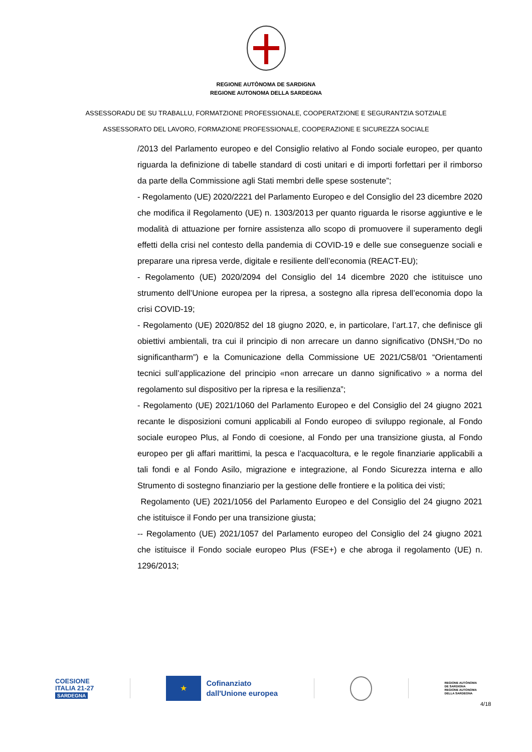REGIONE AUTÒNOMA DE SARDIGNA
REGIONE AUTONOMA DELLA SARDEGNA
ASSESSORADU DE SU TRABALLU, FORMATZIONE PROFESSIONALE, COOPERATZIONE E SEGURANTZIA SOTZIALE
ASSESSORATO DEL LAVORO, FORMAZIONE PROFESSIONALE, COOPERAZIONE E SICUREZZA SOCIALE
/2013 del Parlamento europeo e del Consiglio relativo al Fondo sociale europeo, per quanto riguarda la definizione di tabelle standard di costi unitari e di importi forfettari per il rimborso da parte della Commissione agli Stati membri delle spese sostenute”;
- Regolamento (UE) 2020/2221 del Parlamento Europeo e del Consiglio del 23 dicembre 2020 che modifica il Regolamento (UE) n. 1303/2013 per quanto riguarda le risorse aggiuntive e le modalità di attuazione per fornire assistenza allo scopo di promuovere il superamento degli effetti della crisi nel contesto della pandemia di COVID-19 e delle sue conseguenze sociali e preparare una ripresa verde, digitale e resiliente dell’economia (REACT-EU);
- Regolamento (UE) 2020/2094 del Consiglio del 14 dicembre 2020 che istituisce uno strumento dell’Unione europea per la ripresa, a sostegno alla ripresa dell’economia dopo la crisi COVID-19;
- Regolamento (UE) 2020/852 del 18 giugno 2020, e, in particolare, l’art.17, che definisce gli obiettivi ambientali, tra cui il principio di non arrecare un danno significativo (DNSH,“Do no significantharm”) e la Comunicazione della Commissione UE 2021/C58/01 “Orientamenti tecnici sull’applicazione del principio «non arrecare un danno significativo » a norma del regolamento sul dispositivo per la ripresa e la resilienza”;
- Regolamento (UE) 2021/1060 del Parlamento Europeo e del Consiglio del 24 giugno 2021 recante le disposizioni comuni applicabili al Fondo europeo di sviluppo regionale, al Fondo sociale europeo Plus, al Fondo di coesione, al Fondo per una transizione giusta, al Fondo europeo per gli affari marittimi, la pesca e l’acquacoltura, e le regole finanziarie applicabili a tali fondi e al Fondo Asilo, migrazione e integrazione, al Fondo Sicurezza interna e allo Strumento di sostegno finanziario per la gestione delle frontiere e la politica dei visti;
Regolamento (UE) 2021/1056 del Parlamento Europeo e del Consiglio del 24 giugno 2021 che istituisce il Fondo per una transizione giusta;
-- Regolamento (UE) 2021/1057 del Parlamento europeo del Consiglio del 24 giugno 2021 che istituisce il Fondo sociale europeo Plus (FSE+) e che abroga il regolamento (UE) n. 1296/2013;
COESIONE
ITALIA 21-27
SARDEGNA
★
Cofinanziato
dall'Unione europea
REGIONE AUTÒNOMA
DE SARDIGNA
REGIONE AUTONOMA
DELLA SARDEGNA
4/18